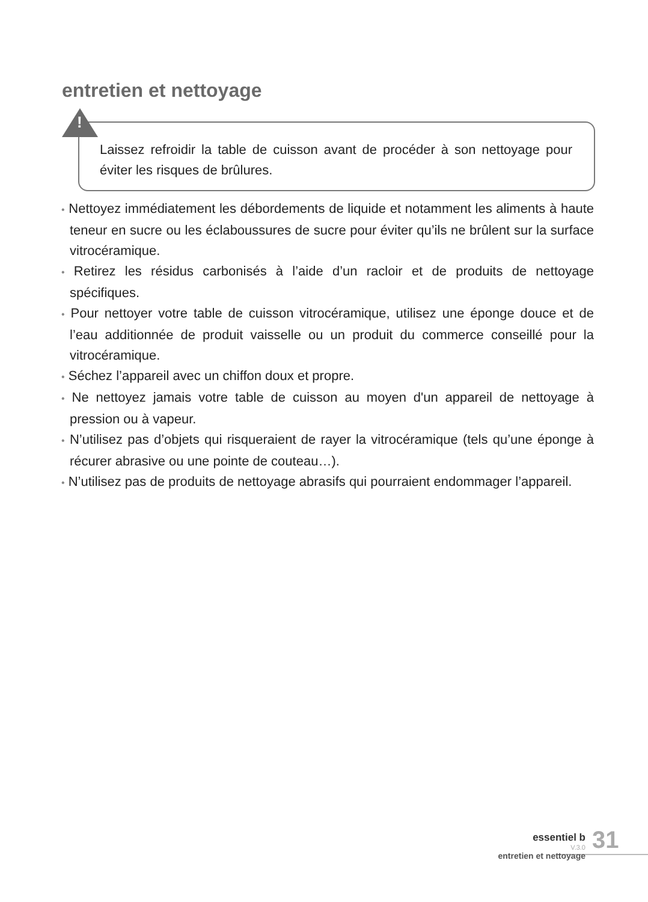entretien et nettoyage
Laissez refroidir la table de cuisson avant de procéder à son nettoyage pour éviter les risques de brûlures.
!
• Nettoyez immédiatement les débordements de liquide et notamment les aliments à haute teneur en sucre ou les éclaboussures de sucre pour éviter qu’ils ne brûlent sur la surface vitrocéramique.
• Retirez les résidus carbonisés à l’aide d’un racloir et de produits de nettoyage spécifiques.
• Pour nettoyer votre table de cuisson vitrocéramique, utilisez une éponge douce et de l’eau additionnée de produit vaisselle ou un produit du commerce conseillé pour la vitrocéramique.
• Séchez l’appareil avec un chiffon doux et propre.
• Ne nettoyez jamais votre table de cuisson au moyen d'un appareil de nettoyage à pression ou à vapeur.
• N’utilisez pas d’objets qui risqueraient de rayer la vitrocéramique (tels qu’une éponge à récurer abrasive ou une pointe de couteau…).
• N’utilisez pas de produits de nettoyage abrasifs qui pourraient endommager l’appareil.
essentiel b
V.3.0
entretien et nettoyage
31